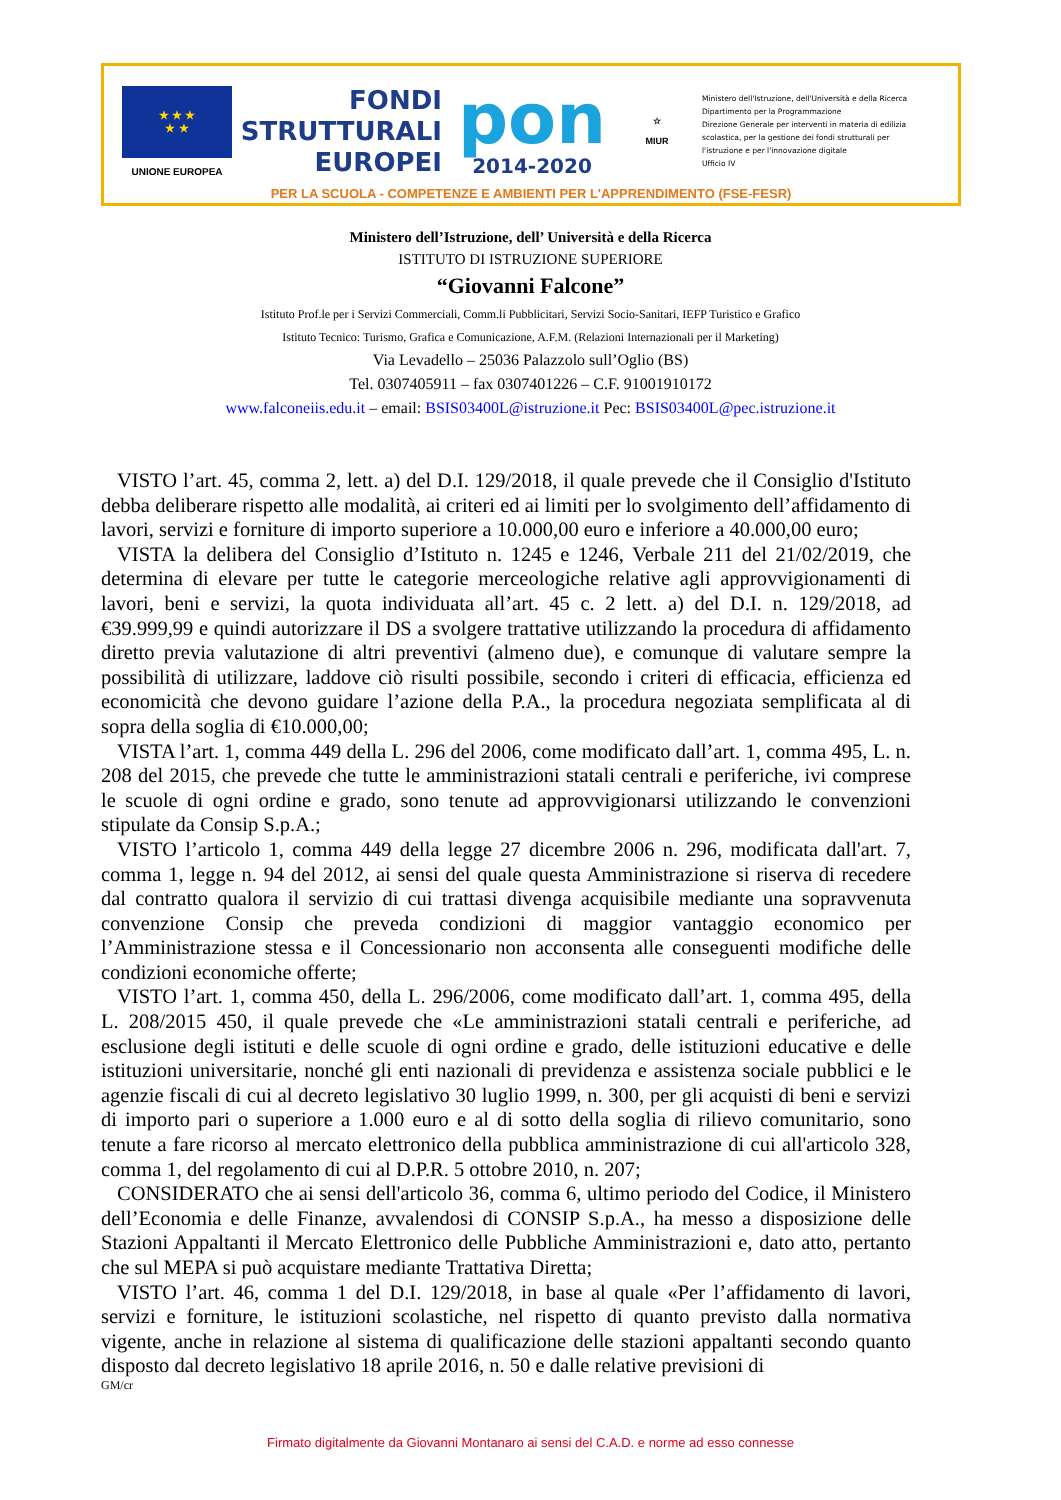★ ★ ★
★ ★
UNIONE EUROPEA
FONDI
STRUTTURALI
EUROPEI
pon
2014-2020
☆
MIUR
Ministero dell'Istruzione, dell'Università e della Ricerca
Dipartimento per la Programmazione
Direzione Generale per interventi in materia di edilizia
scolastica, per la gestione dei fondi strutturali per
l'istruzione e per l'innovazione digitale
Ufficio IV
PER LA SCUOLA - COMPETENZE E AMBIENTI PER L'APPRENDIMENTO (FSE-FESR)
Ministero dell’Istruzione, dell’ Università e della Ricerca
ISTITUTO DI ISTRUZIONE SUPERIORE
“Giovanni Falcone”
Istituto Prof.le per i Servizi Commerciali, Comm.li Pubblicitari, Servizi Socio-Sanitari, IEFP Turistico e Grafico
Istituto Tecnico: Turismo, Grafica e Comunicazione, A.F.M. (Relazioni Internazionali per il Marketing)
Via Levadello – 25036 Palazzolo sull’Oglio (BS)
Tel. 0307405911 – fax 0307401226 – C.F. 91001910172
www.falconeiis.edu.it – email: BSIS03400L@istruzione.it Pec: BSIS03400L@pec.istruzione.it
VISTO l’art. 45, comma 2, lett. a) del D.I. 129/2018, il quale prevede che il Consiglio d'Istituto debba deliberare rispetto alle modalità, ai criteri ed ai limiti per lo svolgimento dell’affidamento di lavori, servizi e forniture di importo superiore a 10.000,00 euro e inferiore a 40.000,00 euro;
VISTA la delibera del Consiglio d’Istituto n. 1245 e 1246, Verbale 211 del 21/02/2019, che determina di elevare per tutte le categorie merceologiche relative agli approvvigionamenti di lavori, beni e servizi, la quota individuata all’art. 45 c. 2 lett. a) del D.I. n. 129/2018, ad €39.999,99 e quindi autorizzare il DS a svolgere trattative utilizzando la procedura di affidamento diretto previa valutazione di altri preventivi (almeno due), e comunque di valutare sempre la possibilità di utilizzare, laddove ciò risulti possibile, secondo i criteri di efficacia, efficienza ed economicità che devono guidare l’azione della P.A., la procedura negoziata semplificata al di sopra della soglia di €10.000,00;
VISTA l’art. 1, comma 449 della L. 296 del 2006, come modificato dall’art. 1, comma 495, L. n. 208 del 2015, che prevede che tutte le amministrazioni statali centrali e periferiche, ivi comprese le scuole di ogni ordine e grado, sono tenute ad approvvigionarsi utilizzando le convenzioni stipulate da Consip S.p.A.;
VISTO l’articolo 1, comma 449 della legge 27 dicembre 2006 n. 296, modificata dall'art. 7, comma 1, legge n. 94 del 2012, ai sensi del quale questa Amministrazione si riserva di recedere dal contratto qualora il servizio di cui trattasi divenga acquisibile mediante una sopravvenuta convenzione Consip che preveda condizioni di maggior vantaggio economico per l’Amministrazione stessa e il Concessionario non acconsenta alle conseguenti modifiche delle condizioni economiche offerte;
VISTO l’art. 1, comma 450, della L. 296/2006, come modificato dall’art. 1, comma 495, della L. 208/2015 450, il quale prevede che «Le amministrazioni statali centrali e periferiche, ad esclusione degli istituti e delle scuole di ogni ordine e grado, delle istituzioni educative e delle istituzioni universitarie, nonché gli enti nazionali di previdenza e assistenza sociale pubblici e le agenzie fiscali di cui al decreto legislativo 30 luglio 1999, n. 300, per gli acquisti di beni e servizi di importo pari o superiore a 1.000 euro e al di sotto della soglia di rilievo comunitario, sono tenute a fare ricorso al mercato elettronico della pubblica amministrazione di cui all'articolo 328, comma 1, del regolamento di cui al D.P.R. 5 ottobre 2010, n. 207;
CONSIDERATO che ai sensi dell'articolo 36, comma 6, ultimo periodo del Codice, il Ministero dell’Economia e delle Finanze, avvalendosi di CONSIP S.p.A., ha messo a disposizione delle Stazioni Appaltanti il Mercato Elettronico delle Pubbliche Amministrazioni e, dato atto, pertanto che sul MEPA si può acquistare mediante Trattativa Diretta;
VISTO l’art. 46, comma 1 del D.I. 129/2018, in base al quale «Per l’affidamento di lavori, servizi e forniture, le istituzioni scolastiche, nel rispetto di quanto previsto dalla normativa vigente, anche in relazione al sistema di qualificazione delle stazioni appaltanti secondo quanto disposto dal decreto legislativo 18 aprile 2016, n. 50 e dalle relative previsioni di
GM/cr
Firmato digitalmente da Giovanni Montanaro ai sensi del C.A.D. e norme ad esso connesse